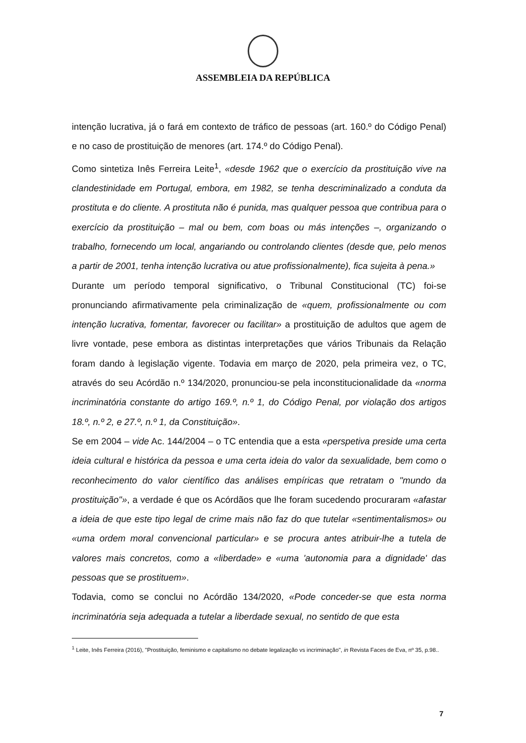ASSEMBLEIA DA REPÚBLICA
intenção lucrativa, já o fará em contexto de tráfico de pessoas (art. 160.º do Código Penal) e no caso de prostituição de menores (art. 174.º do Código Penal).
Como sintetiza Inês Ferreira Leite<sup>1</sup>, «desde 1962 que o exercício da prostituição vive na clandestinidade em Portugal, embora, em 1982, se tenha descriminalizado a conduta da prostituta e do cliente. A prostituta não é punida, mas qualquer pessoa que contribua para o exercício da prostituição – mal ou bem, com boas ou más intenções –, organizando o trabalho, fornecendo um local, angariando ou controlando clientes (desde que, pelo menos a partir de 2001, tenha intenção lucrativa ou atue profissionalmente), fica sujeita à pena.»
Durante um período temporal significativo, o Tribunal Constitucional (TC) foi-se pronunciando afirmativamente pela criminalização de «quem, profissionalmente ou com intenção lucrativa, fomentar, favorecer ou facilitar» a prostituição de adultos que agem de livre vontade, pese embora as distintas interpretações que vários Tribunais da Relação foram dando à legislação vigente. Todavia em março de 2020, pela primeira vez, o TC, através do seu Acórdão n.º 134/2020, pronunciou-se pela inconstitucionalidade da «norma incriminatória constante do artigo 169.º, n.º 1, do Código Penal, por violação dos artigos 18.º, n.º 2, e 27.º, n.º 1, da Constituição».
Se em 2004 – vide Ac. 144/2004 – o TC entendia que a esta «perspetiva preside uma certa ideia cultural e histórica da pessoa e uma certa ideia do valor da sexualidade, bem como o reconhecimento do valor científico das análises empíricas que retratam o "mundo da prostituição"», a verdade é que os Acórdãos que lhe foram sucedendo procuraram «afastar a ideia de que este tipo legal de crime mais não faz do que tutelar «sentimentalismos» ou «uma ordem moral convencional particular» e se procura antes atribuir-lhe a tutela de valores mais concretos, como a «liberdade» e «uma 'autonomia para a dignidade' das pessoas que se prostituem».
Todavia, como se conclui no Acórdão 134/2020, «Pode conceder-se que esta norma incriminatória seja adequada a tutelar a liberdade sexual, no sentido de que esta
<sup>1</sup> Leite, Inês Ferreira (2016), "Prostituição, feminismo e capitalismo no debate legalização vs incriminação", in Revista Faces de Eva, nº 35, p.98..
7